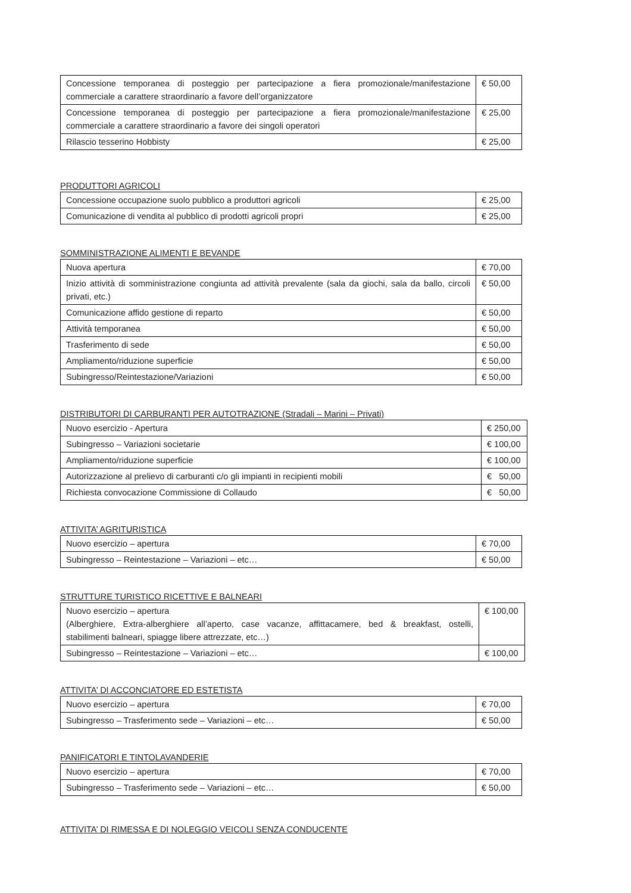| Concessione temporanea di posteggio per partecipazione a fiera promozionale/manifestazione commerciale a carattere straordinario a favore dell’organizzatore | € 50,00 |
| Concessione temporanea di posteggio per partecipazione a fiera promozionale/manifestazione commerciale a carattere straordinario a favore dei singoli operatori | € 25,00 |
| Rilascio tesserino Hobbisty | € 25,00 |
PRODUTTORI AGRICOLI
| Concessione occupazione suolo pubblico a produttori agricoli | € 25,00 |
| Comunicazione di vendita al pubblico di prodotti agricoli propri | € 25,00 |
SOMMINISTRAZIONE ALIMENTI E BEVANDE
| Nuova apertura | € 70,00 |
| Inizio attività di somministrazione congiunta ad attività prevalente (sala da giochi, sala da ballo, circoli privati, etc.) | € 50,00 |
| Comunicazione affido gestione di reparto | € 50,00 |
| Attività temporanea | € 50,00 |
| Trasferimento di sede | € 50,00 |
| Ampliamento/riduzione superficie | € 50,00 |
| Subingresso/Reintestazione/Variazioni | € 50,00 |
DISTRIBUTORI DI CARBURANTI PER AUTOTRAZIONE (Stradali – Marini – Privati)
| Nuovo esercizio - Apertura | € 250,00 |
| Subingresso – Variazioni societarie | € 100,00 |
| Ampliamento/riduzione superficie | € 100,00 |
| Autorizzazione al prelievo di carburanti c/o gli impianti in recipienti mobili | € 50,00 |
| Richiesta convocazione Commissione di Collaudo | € 50,00 |
ATTIVITA’ AGRITURISTICA
| Nuovo esercizio – apertura | € 70,00 |
| Subingresso – Reintestazione – Variazioni – etc… | € 50,00 |
STRUTTURE TURISTICO RICETTIVE E BALNEARI
| Nuovo esercizio – apertura (Alberghiere, Extra-alberghiere all’aperto, case vacanze, affittacamere, bed & breakfast, ostelli, stabilimenti balneari, spiagge libere attrezzate, etc…) | € 100,00 |
| Subingresso – Reintestazione – Variazioni – etc… | € 100,00 |
ATTIVITA’ DI ACCONCIATORE ED ESTETISTA
| Nuovo esercizio – apertura | € 70,00 |
| Subingresso – Trasferimento sede – Variazioni – etc… | € 50,00 |
PANIFICATORI E TINTOLAVANDERIE
| Nuovo esercizio – apertura | € 70,00 |
| Subingresso – Trasferimento sede – Variazioni – etc… | € 50,00 |
ATTIVITA’ DI RIMESSA E DI NOLEGGIO VEICOLI SENZA CONDUCENTE